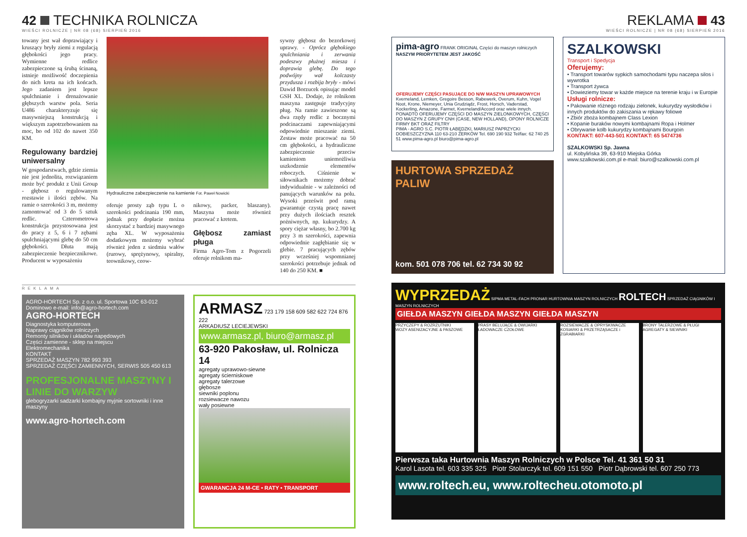42 TECHNIKA ROLNICZA
WIEŚCI ROLNICZE | NR 08 (68) SIERPIEŃ 2016
towany jest wał doprawiający i kruszący bryły ziemi z regulacją głębokości jego pracy. Wymienne redlice zabezpieczone są śrubą ścinaną, istnieje możliwość doczepienia do nich kreta na ich końcach. Jego zadaniem jest lepsze spulchnianie i drenażowanie głębszych warstw pola. Seria U486 charakteryzuje się masywniejszą konstrukcją i większym zapotrzebowaniem na moc, bo od 102 do nawet 350 KM.
Regulowany bardziej uniwersalny
W gospodarstwach, gdzie ziemia nie jest jednolita, rozwiązaniem może być produkt z Unii Group - głębosz o regulowanym rozstawie i ilości zębów. Na ramie o szerokości 3 m, możemy zamontować od 3 do 5 sztuk redlic. Czterometrowa konstrukcja przystosowana jest do pracy z 5, 6 i 7 zębami spulchniającymi glebę do 50 cm głębokości. Dłuta mają zabezpieczenie bezpiecznikowe. Producent w wyposażeniu
Hydrauliczne zabezpieczenie na kamienie Fot. Paweł Nowicki
oferuje prosty ząb typu L o szerokości podcinania 190 mm, jednak przy dopłacie można skorzystać z bardziej masywnego zęba XL. W wyposażeniu dodatkowym możemy wybrać również jeden z siedmiu wałów (rurowy, sprężynowy, spiralny, teownikowy, ceow-
nikowy, packer, blaszany). Maszyna może również pracować z kretem.
Głębosz zamiast pługa
Firma Agro-Tom z Pogorzeli oferuje rolnikom ma-
sywny głębosz do bezorkowej uprawy. - Oprócz głębokiego spulchniania i zerwania podeszwy płużnej miesza i doprawia glebę. Do tego podwójny wał kolczasty przydusza i rozbija bryły - mówi Dawid Borzucek opisując model GSH XL. Dodaje, że rolnikom maszyna zastępuje tradycyjny pług. Na ramie zawieszone są dwa rzędy redlic z bocznymi podcinaczami zapewniającymi odpowiednie mieszanie ziemi. Zestaw może pracować na 50 cm głębokości, a hydrauliczne zabezpieczenie przeciw kamieniom uniemożliwia uszkodzenie elementów roboczych. Ciśnienie w siłownikach możemy dobrać indywidualnie - w zależności od panujących warunków na polu. Wysoki prześwit pod ramą gwarantuje czystą pracę nawet przy dużych ilościach resztek pożniwnych, np. kukurydzy. A spory ciężar własny, bo 2.700 kg przy 3 m szerokości, zapewnia odpowiednie zagłębianie się w glebie. 7 pracujących zębów przy wcześniej wspomnianej szerokości potrzebuje jednak od 140 do 250 KM. ■
REKLAMA
AGRO-HORTECH Sp. z o.o. ul. Sportowa 10C 63-012 Dominowo e-mail: info@agro-hortech.com
AGRO-HORTECH
Diagnostyka komputerowa
Naprawy ciągników rolniczych
Remonty silników i układów napędowych
Części zamienne - sklep na miejscu
Elektromechanika
KONTAKT
SPRZEDAŻ MASZYN 782 993 393
SPRZEDAŻ CZĘŚCI ZAMIENNYCH, SERWIS 505 450 613
PROFESJONALNE MASZYNY I LINIE DO WARZYW
glebogryzarki sadzarki kombajny myjnie sortowniki i inne maszyny
www.agro-hortech.com
ARMASZ 723 179 158 609 582 622 724 876 222
ARKADIUSZ LECIEJEWSKI
www.armasz.pl, biuro@armasz.pl
63-920 Pakosław, ul. Rolnicza 14
agregaty uprawowo-siewne
agregaty ścierniskowe
agregaty talerzowe
głębosze
siewniki poplonu
rozsiewacze nawozu
wały posiewne
GWARANCJA 24 M-CE • RATY • TRANSPORT
REKLAMA 43
WIEŚCI ROLNICZE | NR 08 (68) SIERPIEŃ 2016
pima-agro FRANK ORIGINAL Części do maszyn rolniczych
NASZYM PRIORYTETEM JEST JAKOŚĆ
OFERUJEMY CZĘŚCI PASUJĄCE DO N/W MASZYN UPRAWOWYCH
Kverneland, Lemken, Gregoire Besson, Rabewerk, Overum, Kuhn, Vogel Noot, Krone, Niemeyer, Unia Grudziądz, Frost, Horsch, Vaderstad, Kockerling, Amazone, Farmet, Kverneland/Accord oraz wiele innych.
PONADTO OFERUJEMY CZĘŚCI DO MASZYN ZIELONKOWYCH, CZĘŚCI DO MASZYN Z GRUPY CNH (CASE, NEW HOLLAND), OPONY ROLNICZE FIRMY BKT ORAZ FILTRY
PIMA - AGRO S.C. PIOTR ŁABĘDZKI, MARIUSZ PAPRZYCKI DOBIESZCZYZNA 110 63-210 ŻERKÓW Tel. 690 190 932 Tel/fax: 62 740 25 51 www.pima-agro.pl biuro@pima-agro.pl
HURTOWA SPRZEDAŻ PALIW
kom. 501 078 706 tel. 62 734 30 92
SZALKOWSKI
Transport i Spedycja
Oferujemy:
• Transport towarów sypkich samochodami typu naczepa silos i wywrotka
• Transport żywca
• Dowieziemy towar w każde miejsce na terenie kraju i w Europie
Usługi rolnicze:
• Pakowanie różnego rodzaju zielonek, kukurydzy wysłodków i innych produktów do zakiszania w rękawy foliowe
• Zbiór zboża kombajnem Class Lexion
• Kopanie buraków nowymi kombajnami Ropa i Holmer
• Obrywanie kolb kukurydzy kombajnami Bourgoin
KONTAKT: 607-443-501 KONTAKT: 65 5474736
SZALKOWSKI Sp. Jawna
ul. Kobylińska 39, 63-910 Miejska Górka
www.szalkowski.com.pl e-mail: biuro@szalkowski.com.pl
WYPRZEDAŻ SIPMA METAL-FACH PRONAR HURTOWNIA MASZYN ROLNICZYCH ROLTECH SPRZEDAŻ CIĄGNIKÓW I MASZYN ROLNICZYCH
GIEŁDA MASZYN GIEŁDA MASZYN GIEŁDA MASZYN
PRZYCZEPY & ROZRZUTNIKI
WOZY ASENIZACYJNE & PASZOWE
PRASY BELUJĄCE & OWIJARKI
ŁADOWACZE CZOŁOWE
ROZSIEWACZE & OPRYSKIWACZE
KOSIARKI & PRZETRZĄSACZE i ZGRABIARKI
BRONY TALERZOWE & PŁUGI
AGREGATY & SIEWNIKI
Pierwsza taka Hurtownia Maszyn Rolniczych w Polsce Tel. 41 361 50 31
Karol Lasota tel. 603 335 325 Piotr Stolarczyk tel. 609 151 550 Piotr Dąbrowski tel. 607 250 773
www.roltech.eu, www.roltecheu.otomoto.pl